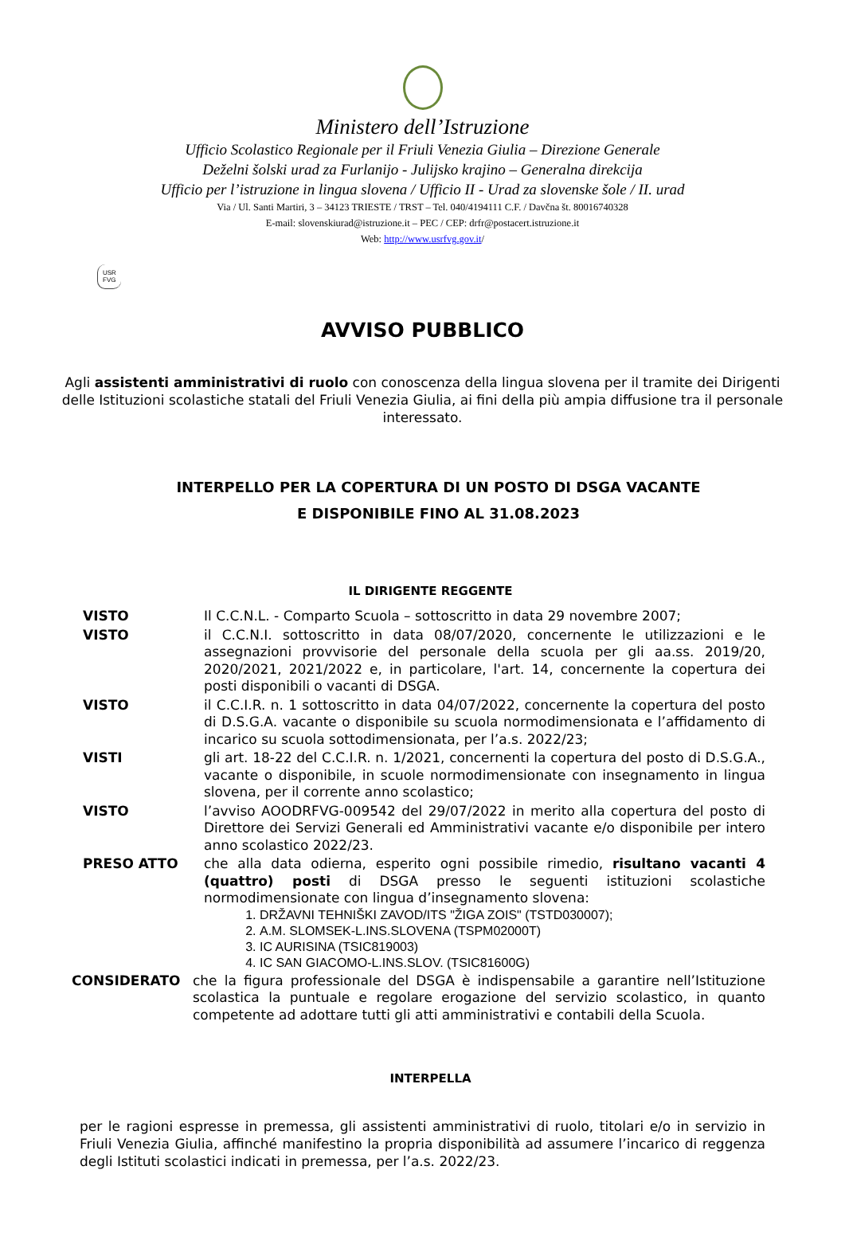Ministero dell’Istruzione
Ufficio Scolastico Regionale per il Friuli Venezia Giulia – Direzione Generale
Deželni šolski urad za Furlanijo - Julijsko krajino – Generalna direkcija
Ufficio per l’istruzione in lingua slovena / Ufficio II - Urad za slovenske šole / II. urad
Via / Ul. Santi Martiri, 3 – 34123 TRIESTE / TRST – Tel. 040/4194111 C.F. / Davčna št. 80016740328
E-mail: slovenskiurad@istruzione.it – PEC / CEP: drfr@postacert.istruzione.it
Web: http://www.usrfvg.gov.it/
USR
FVG
AVVISO PUBBLICO
Agli assistenti amministrativi di ruolo con conoscenza della lingua slovena per il tramite dei Dirigenti delle Istituzioni scolastiche statali del Friuli Venezia Giulia, ai fini della più ampia diffusione tra il personale interessato.
INTERPELLO PER LA COPERTURA DI UN POSTO DI DSGA VACANTE
E DISPONIBILE FINO AL 31.08.2023
IL DIRIGENTE REGGENTE
VISTO Il C.C.N.L. - Comparto Scuola – sottoscritto in data 29 novembre 2007;
VISTO il C.C.N.I. sottoscritto in data 08/07/2020, concernente le utilizzazioni e le assegnazioni provvisorie del personale della scuola per gli aa.ss. 2019/20, 2020/2021, 2021/2022 e, in particolare, l'art. 14, concernente la copertura dei posti disponibili o vacanti di DSGA.
VISTO il C.C.I.R. n. 1 sottoscritto in data 04/07/2022, concernente la copertura del posto di D.S.G.A. vacante o disponibile su scuola normodimensionata e l’affidamento di incarico su scuola sottodimensionata, per l’a.s. 2022/23;
VISTI gli art. 18-22 del C.C.I.R. n. 1/2021, concernenti la copertura del posto di D.S.G.A., vacante o disponibile, in scuole normodimensionate con insegnamento in lingua slovena, per il corrente anno scolastico;
VISTO l’avviso AOODRFVG-009542 del 29/07/2022 in merito alla copertura del posto di Direttore dei Servizi Generali ed Amministrativi vacante e/o disponibile per intero anno scolastico 2022/23.
PRESO ATTO che alla data odierna, esperito ogni possibile rimedio, risultano vacanti 4 (quattro) posti di DSGA presso le seguenti istituzioni scolastiche normodimensionate con lingua d’insegnamento slovena:
1. DRŽAVNI TEHNIŠKI ZAVOD/ITS "ŽIGA ZOIS" (TSTD030007);
2. A.M. SLOMSEK-L.INS.SLOVENA (TSPM02000T)
3. IC AURISINA (TSIC819003)
4. IC SAN GIACOMO-L.INS.SLOV. (TSIC81600G)
CONSIDERATO che la figura professionale del DSGA è indispensabile a garantire nell’Istituzione scolastica la puntuale e regolare erogazione del servizio scolastico, in quanto competente ad adottare tutti gli atti amministrativi e contabili della Scuola.
INTERPELLA
per le ragioni espresse in premessa, gli assistenti amministrativi di ruolo, titolari e/o in servizio in Friuli Venezia Giulia, affinché manifestino la propria disponibilità ad assumere l’incarico di reggenza degli Istituti scolastici indicati in premessa, per l’a.s. 2022/23.